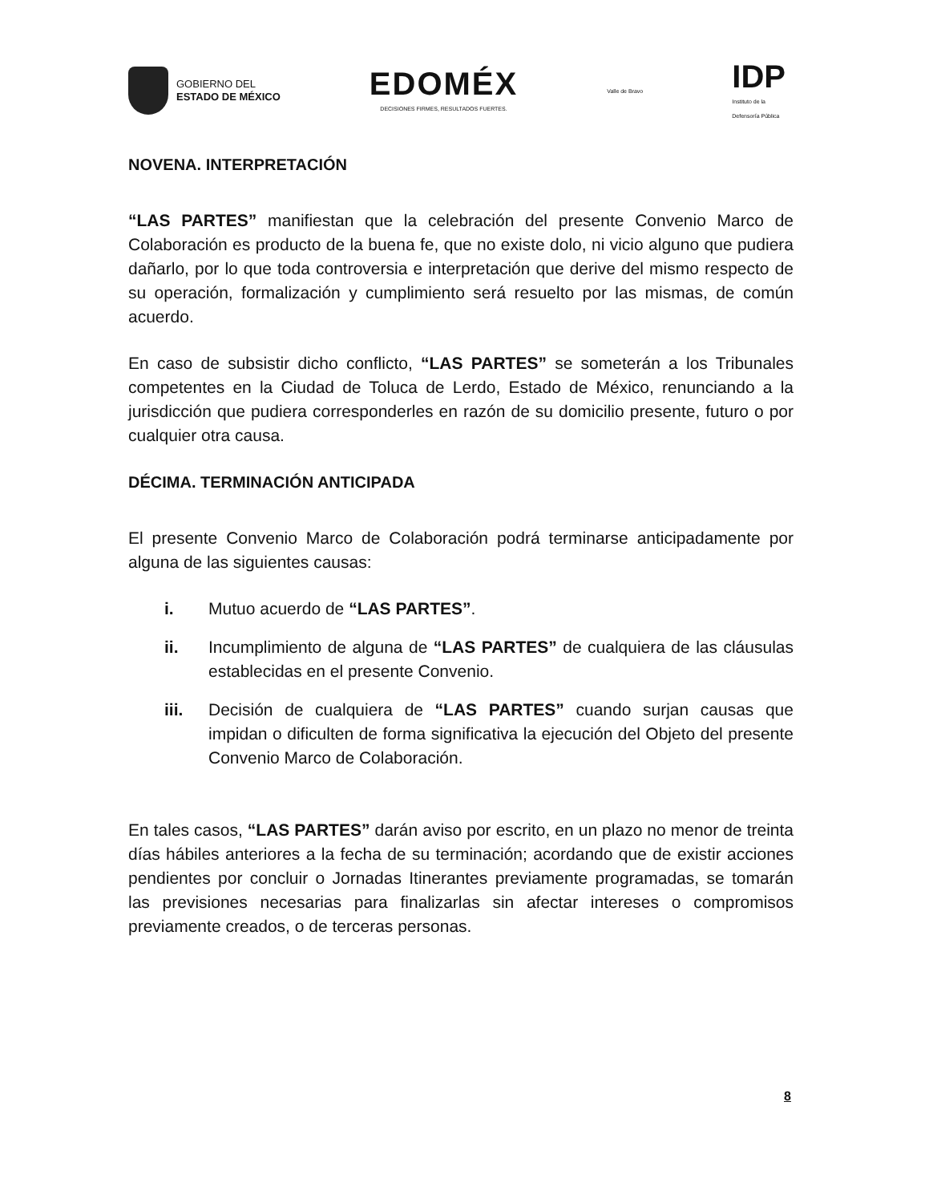GOBIERNO DEL
ESTADO DE MÉXICO
EDOMÉX
DECISIONES FIRMES, RESULTADOS FUERTES.
Valle de Bravo
IDP
Instituto de la
Defensoría Pública
NOVENA. INTERPRETACIÓN
“LAS PARTES” manifiestan que la celebración del presente Convenio Marco de Colaboración es producto de la buena fe, que no existe dolo, ni vicio alguno que pudiera dañarlo, por lo que toda controversia e interpretación que derive del mismo respecto de su operación, formalización y cumplimiento será resuelto por las mismas, de común acuerdo.
En caso de subsistir dicho conflicto, “LAS PARTES” se someterán a los Tribunales competentes en la Ciudad de Toluca de Lerdo, Estado de México, renunciando a la jurisdicción que pudiera corresponderles en razón de su domicilio presente, futuro o por cualquier otra causa.
DÉCIMA. TERMINACIÓN ANTICIPADA
El presente Convenio Marco de Colaboración podrá terminarse anticipadamente por alguna de las siguientes causas:
i. Mutuo acuerdo de “LAS PARTES”.
ii. Incumplimiento de alguna de “LAS PARTES” de cualquiera de las cláusulas establecidas en el presente Convenio.
iii. Decisión de cualquiera de “LAS PARTES” cuando surjan causas que impidan o dificulten de forma significativa la ejecución del Objeto del presente Convenio Marco de Colaboración.
En tales casos, “LAS PARTES” darán aviso por escrito, en un plazo no menor de treinta días hábiles anteriores a la fecha de su terminación; acordando que de existir acciones pendientes por concluir o Jornadas Itinerantes previamente programadas, se tomarán las previsiones necesarias para finalizarlas sin afectar intereses o compromisos previamente creados, o de terceras personas.
8